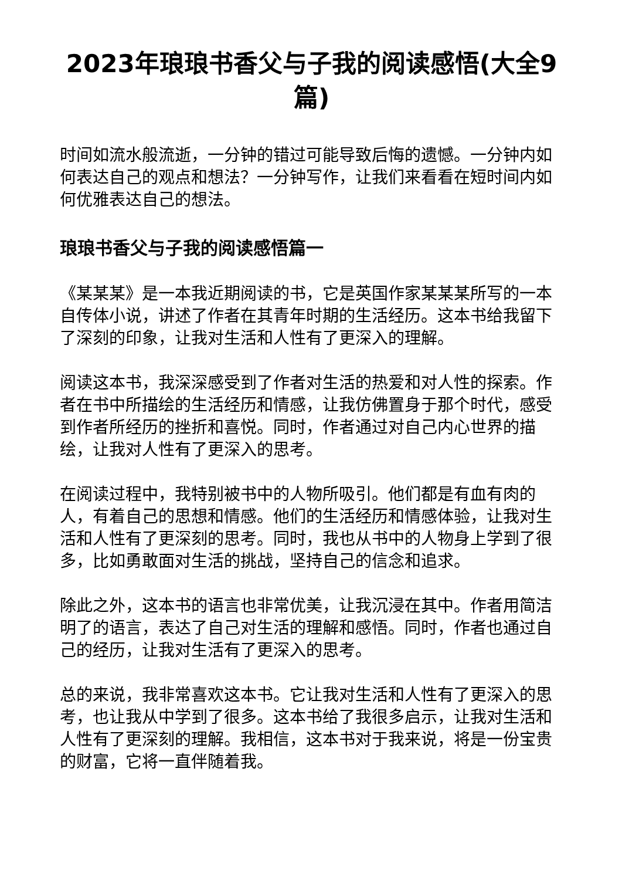2023年琅琅书香父与子我的阅读感悟(大全9篇)
时间如流水般流逝，一分钟的错过可能导致后悔的遗憾。一分钟内如何表达自己的观点和想法？一分钟写作，让我们来看看在短时间内如何优雅表达自己的想法。
琅琅书香父与子我的阅读感悟篇一
《某某某》是一本我近期阅读的书，它是英国作家某某某所写的一本自传体小说，讲述了作者在其青年时期的生活经历。这本书给我留下了深刻的印象，让我对生活和人性有了更深入的理解。
阅读这本书，我深深感受到了作者对生活的热爱和对人性的探索。作者在书中所描绘的生活经历和情感，让我仿佛置身于那个时代，感受到作者所经历的挫折和喜悦。同时，作者通过对自己内心世界的描绘，让我对人性有了更深入的思考。
在阅读过程中，我特别被书中的人物所吸引。他们都是有血有肉的人，有着自己的思想和情感。他们的生活经历和情感体验，让我对生活和人性有了更深刻的思考。同时，我也从书中的人物身上学到了很多，比如勇敢面对生活的挑战，坚持自己的信念和追求。
除此之外，这本书的语言也非常优美，让我沉浸在其中。作者用简洁明了的语言，表达了自己对生活的理解和感悟。同时，作者也通过自己的经历，让我对生活有了更深入的思考。
总的来说，我非常喜欢这本书。它让我对生活和人性有了更深入的思考，也让我从中学到了很多。这本书给了我很多启示，让我对生活和人性有了更深刻的理解。我相信，这本书对于我来说，将是一份宝贵的财富，它将一直伴随着我。